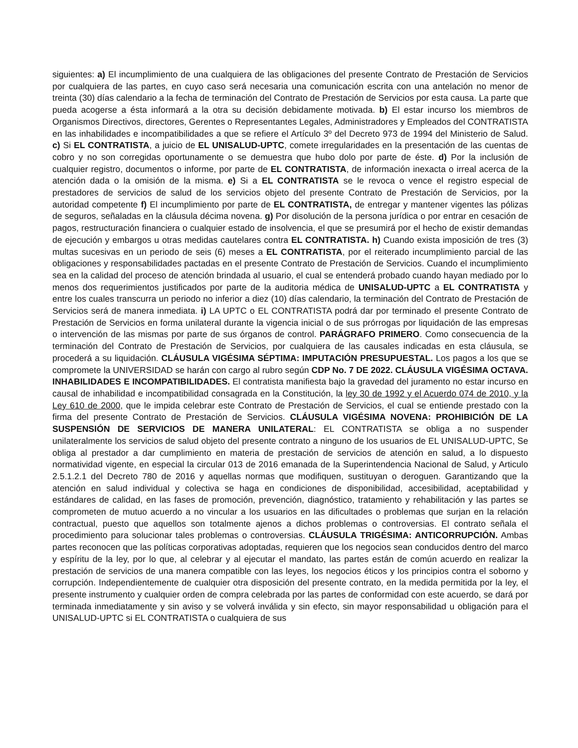siguientes: a) El incumplimiento de una cualquiera de las obligaciones del presente Contrato de Prestación de Servicios por cualquiera de las partes, en cuyo caso será necesaria una comunicación escrita con una antelación no menor de treinta (30) días calendario a la fecha de terminación del Contrato de Prestación de Servicios por esta causa. La parte que pueda acogerse a ésta informará a la otra su decisión debidamente motivada. b) El estar incurso los miembros de Organismos Directivos, directores, Gerentes o Representantes Legales, Administradores y Empleados del CONTRATISTA en las inhabilidades e incompatibilidades a que se refiere el Artículo 3º del Decreto 973 de 1994 del Ministerio de Salud. c) Si EL CONTRATISTA, a juicio de EL UNISALUD-UPTC, comete irregularidades en la presentación de las cuentas de cobro y no son corregidas oportunamente o se demuestra que hubo dolo por parte de éste. d) Por la inclusión de cualquier registro, documentos o informe, por parte de EL CONTRATISTA, de información inexacta o irreal acerca de la atención dada o la omisión de la misma. e) Si a EL CONTRATISTA se le revoca o vence el registro especial de prestadores de servicios de salud de los servicios objeto del presente Contrato de Prestación de Servicios, por la autoridad competente f) El incumplimiento por parte de EL CONTRATISTA, de entregar y mantener vigentes las pólizas de seguros, señaladas en la cláusula décima novena. g) Por disolución de la persona jurídica o por entrar en cesación de pagos, restructuración financiera o cualquier estado de insolvencia, el que se presumirá por el hecho de existir demandas de ejecución y embargos u otras medidas cautelares contra EL CONTRATISTA. h) Cuando exista imposición de tres (3) multas sucesivas en un periodo de seis (6) meses a EL CONTRATISTA, por el reiterado incumplimiento parcial de las obligaciones y responsabilidades pactadas en el presente Contrato de Prestación de Servicios. Cuando el incumplimiento sea en la calidad del proceso de atención brindada al usuario, el cual se entenderá probado cuando hayan mediado por lo menos dos requerimientos justificados por parte de la auditoria médica de UNISALUD-UPTC a EL CONTRATISTA y entre los cuales transcurra un periodo no inferior a diez (10) días calendario, la terminación del Contrato de Prestación de Servicios será de manera inmediata. i) LA UPTC o EL CONTRATISTA podrá dar por terminado el presente Contrato de Prestación de Servicios en forma unilateral durante la vigencia inicial o de sus prórrogas por liquidación de las empresas o intervención de las mismas por parte de sus órganos de control. PARÁGRAFO PRIMERO. Como consecuencia de la terminación del Contrato de Prestación de Servicios, por cualquiera de las causales indicadas en esta cláusula, se procederá a su liquidación. CLÁUSULA VIGÉSIMA SÉPTIMA: IMPUTACIÓN PRESUPUESTAL. Los pagos a los que se compromete la UNIVERSIDAD se harán con cargo al rubro según CDP No. 7 DE 2022. CLÁUSULA VIGÉSIMA OCTAVA. INHABILIDADES E INCOMPATIBILIDADES. El contratista manifiesta bajo la gravedad del juramento no estar incurso en causal de inhabilidad e incompatibilidad consagrada en la Constitución, la ley 30 de 1992 y el Acuerdo 074 de 2010, y la Ley 610 de 2000, que le impida celebrar este Contrato de Prestación de Servicios, el cual se entiende prestado con la firma del presente Contrato de Prestación de Servicios. CLÁUSULA VIGÉSIMA NOVENA: PROHIBICIÓN DE LA SUSPENSIÓN DE SERVICIOS DE MANERA UNILATERAL: EL CONTRATISTA se obliga a no suspender unilateralmente los servicios de salud objeto del presente contrato a ninguno de los usuarios de EL UNISALUD-UPTC, Se obliga al prestador a dar cumplimiento en materia de prestación de servicios de atención en salud, a lo dispuesto normatividad vigente, en especial la circular 013 de 2016 emanada de la Superintendencia Nacional de Salud, y Articulo 2.5.1.2.1 del Decreto 780 de 2016 y aquellas normas que modifiquen, sustituyan o deroguen. Garantizando que la atención en salud individual y colectiva se haga en condiciones de disponibilidad, accesibilidad, aceptabilidad y estándares de calidad, en las fases de promoción, prevención, diagnóstico, tratamiento y rehabilitación y las partes se comprometen de mutuo acuerdo a no vincular a los usuarios en las dificultades o problemas que surjan en la relación contractual, puesto que aquellos son totalmente ajenos a dichos problemas o controversias. El contrato señala el procedimiento para solucionar tales problemas o controversias. CLÁUSULA TRIGÉSIMA: ANTICORRUPCIÓN. Ambas partes reconocen que las políticas corporativas adoptadas, requieren que los negocios sean conducidos dentro del marco y espíritu de la ley, por lo que, al celebrar y al ejecutar el mandato, las partes están de común acuerdo en realizar la prestación de servicios de una manera compatible con las leyes, los negocios éticos y los principios contra el soborno y corrupción. Independientemente de cualquier otra disposición del presente contrato, en la medida permitida por la ley, el presente instrumento y cualquier orden de compra celebrada por las partes de conformidad con este acuerdo, se dará por terminada inmediatamente y sin aviso y se volverá inválida y sin efecto, sin mayor responsabilidad u obligación para el UNISALUD-UPTC si EL CONTRATISTA o cualquiera de sus